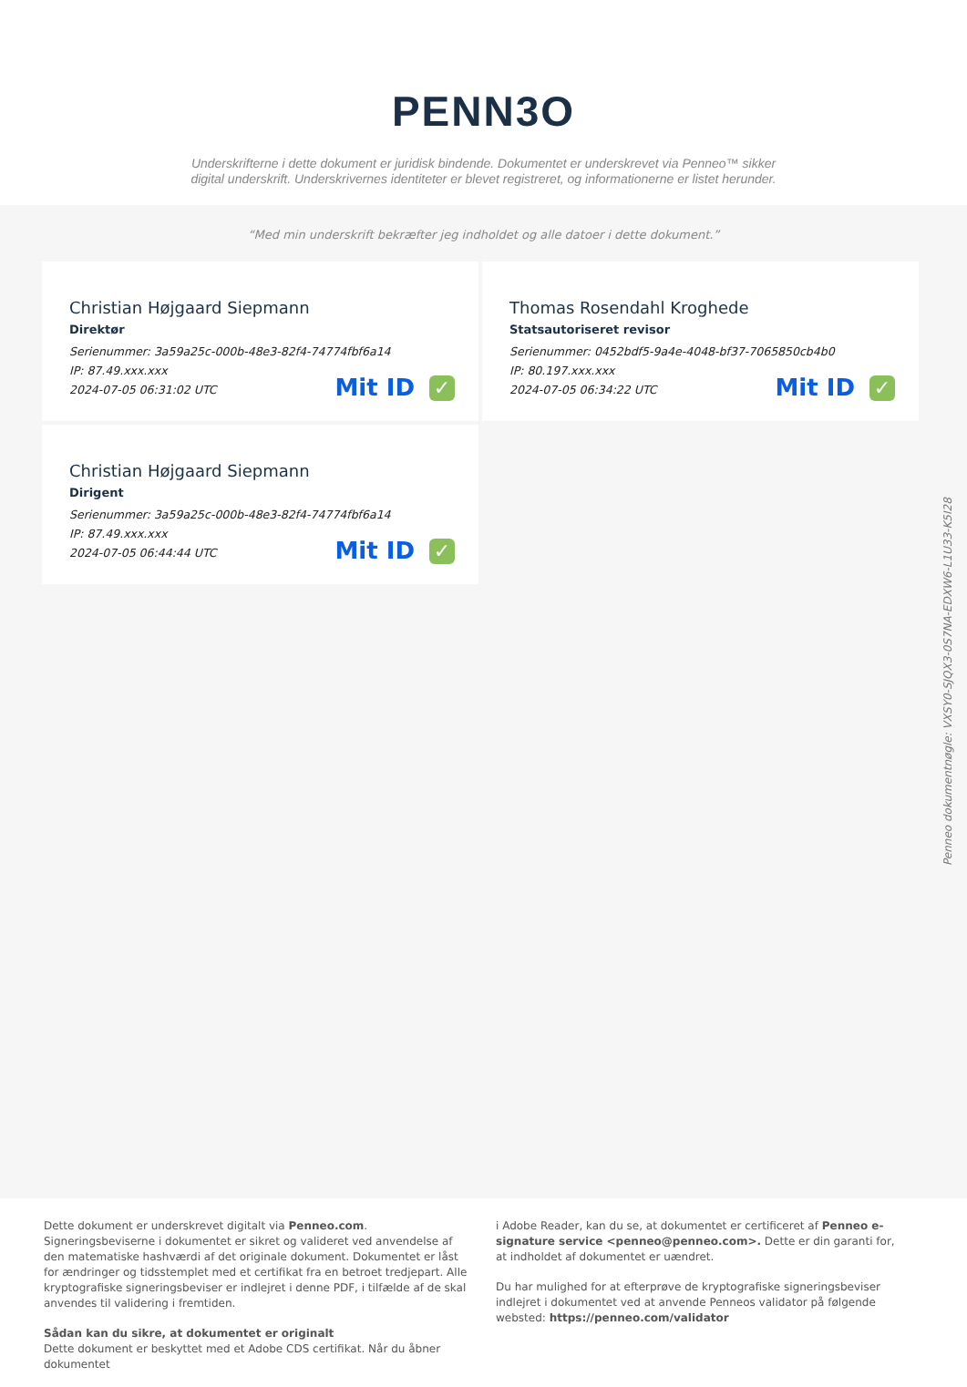PENN3O
Underskrifterne i dette dokument er juridisk bindende. Dokumentet er underskrevet via Penneo™ sikker digital underskrift. Underskrivernes identiteter er blevet registreret, og informationerne er listet herunder.
“Med min underskrift bekræfter jeg indholdet og alle datoer i dette dokument.”
Christian Højgaard Siepmann
Direktør
Serienummer: 3a59a25c-000b-48e3-82f4-74774fbf6a14
IP: 87.49.xxx.xxx
2024-07-05 06:31:02 UTC
Mit ID ✓
Thomas Rosendahl Kroghede
Statsautoriseret revisor
Serienummer: 0452bdf5-9a4e-4048-bf37-7065850cb4b0
IP: 80.197.xxx.xxx
2024-07-05 06:34:22 UTC
Mit ID ✓
Christian Højgaard Siepmann
Dirigent
Serienummer: 3a59a25c-000b-48e3-82f4-74774fbf6a14
IP: 87.49.xxx.xxx
2024-07-05 06:44:44 UTC
Mit ID ✓
Penneo dokumentnøgle: VXSY0-SJQX3-0S7NA-EDXW6-L1U33-K5I28
Dette dokument er underskrevet digitalt via Penneo.com. Signeringsbeviserne i dokumentet er sikret og valideret ved anvendelse af den matematiske hashværdi af det originale dokument. Dokumentet er låst for ændringer og tidsstemplet med et certifikat fra en betroet tredjepart. Alle kryptografiske signeringsbeviser er indlejret i denne PDF, i tilfælde af de skal anvendes til validering i fremtiden.
Sådan kan du sikre, at dokumentet er originalt
Dette dokument er beskyttet med et Adobe CDS certifikat. Når du åbner dokumentet
i Adobe Reader, kan du se, at dokumentet er certificeret af Penneo e-signature service <penneo@penneo.com>. Dette er din garanti for, at indholdet af dokumentet er uændret.
Du har mulighed for at efterprøve de kryptografiske signeringsbeviser indlejret i dokumentet ved at anvende Penneos validator på følgende websted: https://penneo.com/validator